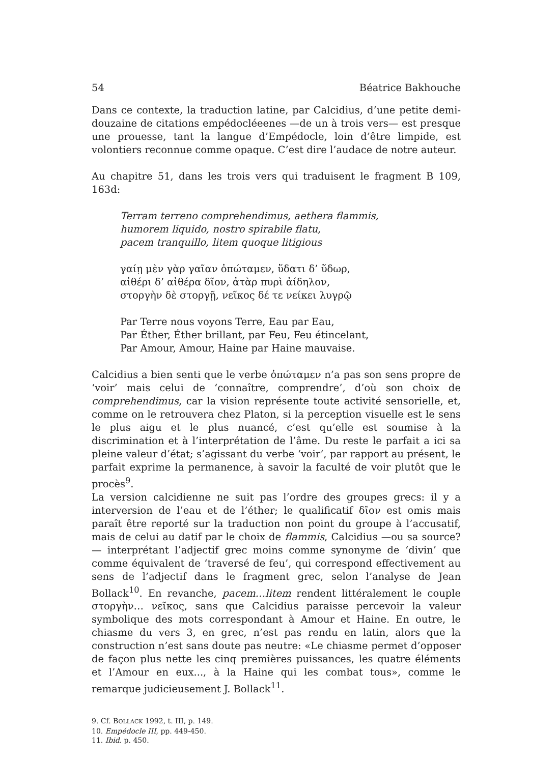54 Béatrice Bakhouche
Dans ce contexte, la traduction latine, par Calcidius, d’une petite demi-douzaine de citations empédocléeenes —de un à trois vers— est presque une prouesse, tant la langue d’Empédocle, loin d’être limpide, est volontiers reconnue comme opaque. C’est dire l’audace de notre auteur.
Au chapitre 51, dans les trois vers qui traduisent le fragment B 109, 163d:
Terram terreno comprehendimus, aethera flammis,
humorem liquido, nostro spirabile flatu,
pacem tranquillo, litem quoque litigious
γαίῃ μὲν γὰρ γαῖαν ὀπώταμεν, ὕδατι δ’ ὕδωρ,
αἰθέρι δ’ αἰθέρα δῖον, ἀτὰρ πυρὶ ἀίδηλον,
στοργὴν δὲ στοργῇ, νεῖκος δέ τε νείκει λυγρῷ
Par Terre nous voyons Terre, Eau par Eau,
Par Éther, Éther brillant, par Feu, Feu étincelant,
Par Amour, Amour, Haine par Haine mauvaise.
Calcidius a bien senti que le verbe ὀπώταμεν n’a pas son sens propre de ‘voir’ mais celui de ‘connaître, comprendre’, d’où son choix de comprehendimus, car la vision représente toute activité sensorielle, et, comme on le retrouvera chez Platon, si la perception visuelle est le sens le plus aigu et le plus nuancé, c’est qu’elle est soumise à la discrimination et à l’interprétation de l’âme. Du reste le parfait a ici sa pleine valeur d’état; s’agissant du verbe ‘voir’, par rapport au présent, le parfait exprime la permanence, à savoir la faculté de voir plutôt que le procès<sup>9</sup>.
La version calcidienne ne suit pas l’ordre des groupes grecs: il y a interversion de l’eau et de l’éther; le qualificatif δῖον est omis mais paraît être reporté sur la traduction non point du groupe à l’accusatif, mais de celui au datif par le choix de flammis, Calcidius —ou sa source?— interprétant l’adjectif grec moins comme synonyme de ‘divin’ que comme équivalent de ‘traversé de feu’, qui correspond effectivement au sens de l’adjectif dans le fragment grec, selon l’analyse de Jean Bollack<sup>10</sup>. En revanche, pacem…litem rendent littéralement le couple στοργὴν… νεῖκος, sans que Calcidius paraisse percevoir la valeur symbolique des mots correspondant à Amour et Haine. En outre, le chiasme du vers 3, en grec, n’est pas rendu en latin, alors que la construction n’est sans doute pas neutre: «Le chiasme permet d’opposer de façon plus nette les cinq premières puissances, les quatre éléments et l’Amour en eux..., à la Haine qui les combat tous», comme le remarque judicieusement J. Bollack<sup>11</sup>.
9. Cf. BOLLACK 1992, t. III, p. 149.
10. Empédocle III, pp. 449-450.
11. Ibid. p. 450.